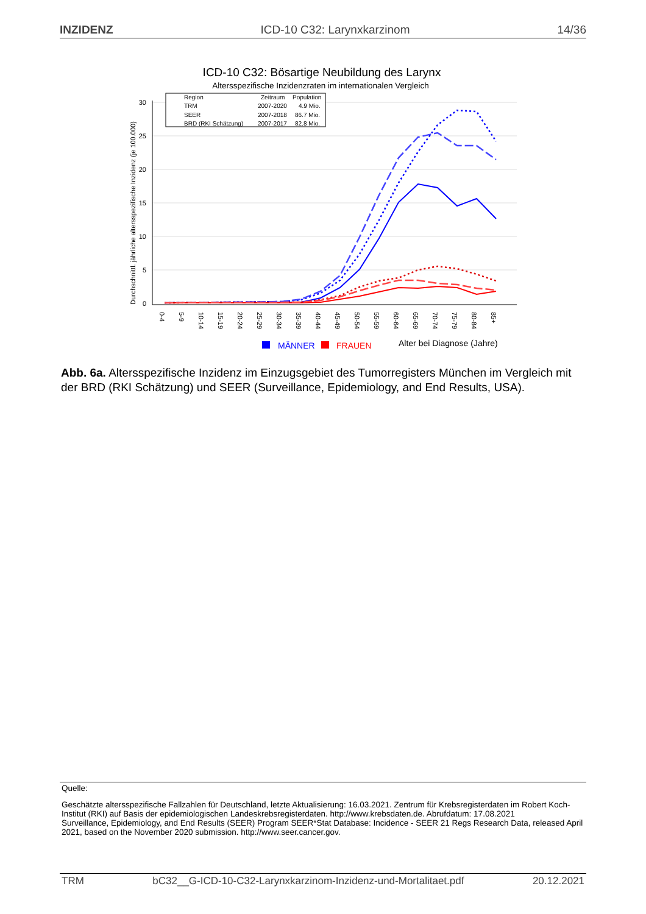INZIDENZ ICD-10 C32: Larynxkarzinom 14/36
ICD-10 C32: Bösartige Neubildung des Larynx
Altersspezifische Inzidenzraten im internationalen Vergleich
0
5
10
15
20
25
30
Durchschnittl. jährliche altersspezifische Inzidenz (je 100.000)
Region
Zeitraum
Population
TRM
2007-2020
4.9 Mio.
SEER
2007-2018
86.7 Mio.
BRD (RKI Schätzung)
2007-2017
82.8 Mio.
0-4
5-9
10-14
15-19
20-24
25-29
30-34
35-39
40-44
45-49
50-54
55-59
60-64
65-69
70-74
75-79
80-84
85+
MÄNNER
FRAUEN
Alter bei Diagnose (Jahre)
Abb. 6a. Altersspezifische Inzidenz im Einzugsgebiet des Tumorregisters München im Vergleich mit der BRD (RKI Schätzung) und SEER (Surveillance, Epidemiology, and End Results, USA).
Quelle:
Geschätzte altersspezifische Fallzahlen für Deutschland, letzte Aktualisierung: 16.03.2021. Zentrum für Krebsregisterdaten im Robert Koch-Institut (RKI) auf Basis der epidemiologischen Landeskrebsregisterdaten. http://www.krebsdaten.de. Abrufdatum: 17.08.2021
Surveillance, Epidemiology, and End Results (SEER) Program SEER*Stat Database: Incidence - SEER 21 Regs Research Data, released April 2021, based on the November 2020 submission. http://www.seer.cancer.gov.
TRM bC32__G-ICD-10-C32-Larynxkarzinom-Inzidenz-und-Mortalitaet.pdf 20.12.2021